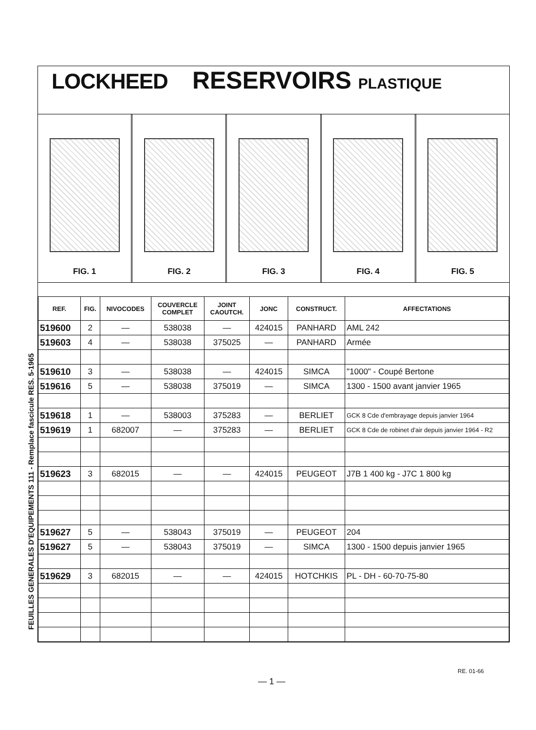FEUILLES GENERALES D'EQUIPEMENTS 111 - Remplace fascicule RES. 5-1965
LOCKHEED RESERVOIRS PLASTIQUE
FIG. 1 FIG. 2 FIG. 3 FIG. 4 FIG. 5
| REF. | FIG. | NIVOCODES | COUVERCLE COMPLET | JOINT CAOUTCH. | JONC | CONSTRUCT. | AFFECTATIONS |
| --- | --- | --- | --- | --- | --- | --- | --- |
| 519600 | 2 | — | 538038 | — | 424015 | PANHARD | AML 242 |
| 519603 | 4 | — | 538038 | 375025 | — | PANHARD | Armée |
| 519610 | 3 | — | 538038 | — | 424015 | SIMCA | "1000" - Coupé Bertone |
| 519616 | 5 | — | 538038 | 375019 | — | SIMCA | 1300 - 1500 avant janvier 1965 |
| 519618 | 1 | — | 538003 | 375283 | — | BERLIET | GCK 8 Cde d'embrayage depuis janvier 1964 |
| 519619 | 1 | 682007 | — | 375283 | — | BERLIET | GCK 8 Cde de robinet d'air depuis janvier 1964 - R2 |
| 519623 | 3 | 682015 | — | — | 424015 | PEUGEOT | J7B 1 400 kg - J7C 1 800 kg |
| 519627 | 5 | — | 538043 | 375019 | — | PEUGEOT | 204 |
| 519627 | 5 | — | 538043 | 375019 | — | SIMCA | 1300 - 1500 depuis janvier 1965 |
| 519629 | 3 | 682015 | — | — | 424015 | HOTCHKIS | PL - DH - 60-70-75-80 |
RE. 01-66
— 1 —